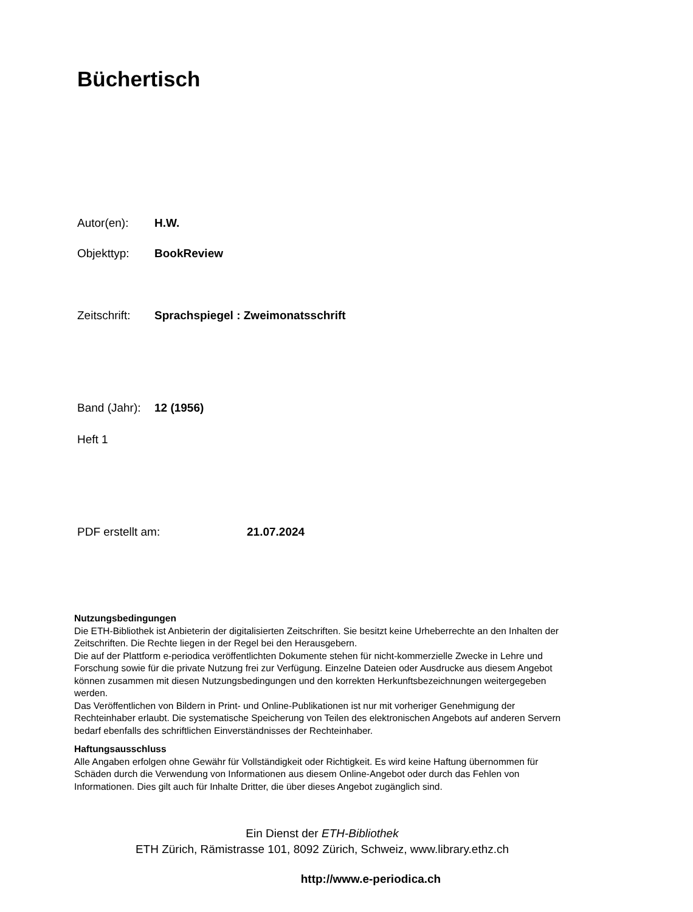Büchertisch
Autor(en): H.W.
Objekttyp: BookReview
Zeitschrift: Sprachspiegel : Zweimonatsschrift
Band (Jahr): 12 (1956)
Heft 1
PDF erstellt am: 21.07.2024
Nutzungsbedingungen
Die ETH-Bibliothek ist Anbieterin der digitalisierten Zeitschriften. Sie besitzt keine Urheberrechte an den Inhalten der Zeitschriften. Die Rechte liegen in der Regel bei den Herausgebern.
Die auf der Plattform e-periodica veröffentlichten Dokumente stehen für nicht-kommerzielle Zwecke in Lehre und Forschung sowie für die private Nutzung frei zur Verfügung. Einzelne Dateien oder Ausdrucke aus diesem Angebot können zusammen mit diesen Nutzungsbedingungen und den korrekten Herkunftsbezeichnungen weitergegeben werden.
Das Veröffentlichen von Bildern in Print- und Online-Publikationen ist nur mit vorheriger Genehmigung der Rechteinhaber erlaubt. Die systematische Speicherung von Teilen des elektronischen Angebots auf anderen Servern bedarf ebenfalls des schriftlichen Einverständnisses der Rechteinhaber.
Haftungsausschluss
Alle Angaben erfolgen ohne Gewähr für Vollständigkeit oder Richtigkeit. Es wird keine Haftung übernommen für Schäden durch die Verwendung von Informationen aus diesem Online-Angebot oder durch das Fehlen von Informationen. Dies gilt auch für Inhalte Dritter, die über dieses Angebot zugänglich sind.
Ein Dienst der ETH-Bibliothek
ETH Zürich, Rämistrasse 101, 8092 Zürich, Schweiz, www.library.ethz.ch
http://www.e-periodica.ch